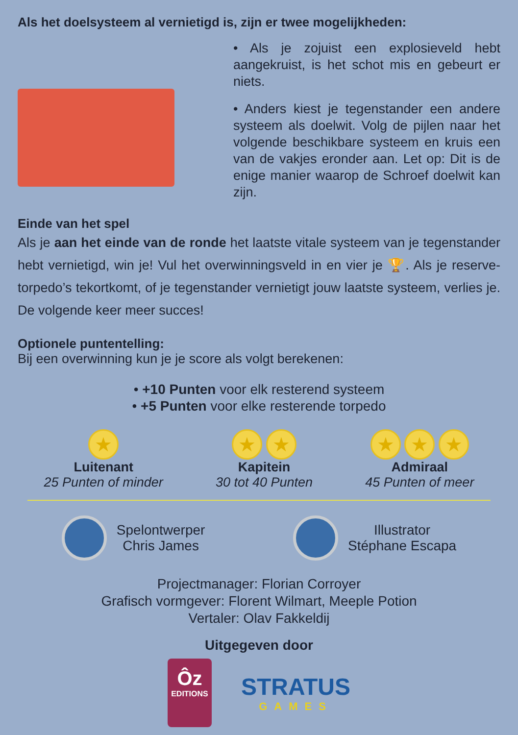Als het doelsysteem al vernietigd is, zijn er twee mogelijkheden:
• Als je zojuist een explosieveld hebt aangekruist, is het schot mis en gebeurt er niets.
• Anders kiest je tegenstander een andere systeem als doelwit. Volg de pijlen naar het volgende beschikbare systeem en kruis een van de vakjes eronder aan. Let op: Dit is de enige manier waarop de Schroef doelwit kan zijn.
Einde van het spel
Als je aan het einde van de ronde het laatste vitale systeem van je tegenstander hebt vernietigd, win je! Vul het overwinningsveld in en vier je 🏆. Als je reserve-torpedo’s tekortkomt, of je tegenstander vernietigt jouw laatste systeem, verlies je. De volgende keer meer succes!
Optionele puntentelling:
Bij een overwinning kun je je score als volgt berekenen:
• +10 Punten voor elk resterend systeem
• +5 Punten voor elke resterende torpedo
★
Luitenant
25 Punten of minder
★ ★
Kapitein
30 tot 40 Punten
★ ★ ★
Admiraal
45 Punten of meer
Spelontwerper
Chris James
Illustrator
Stéphane Escapa
Projectmanager: Florian Corroyer
Grafisch vormgever: Florent Wilmart, Meeple Potion
Vertaler: Olav Fakkeldij
Uitgegeven door
Ôz
EDITIONS
STRATUS
GAMES